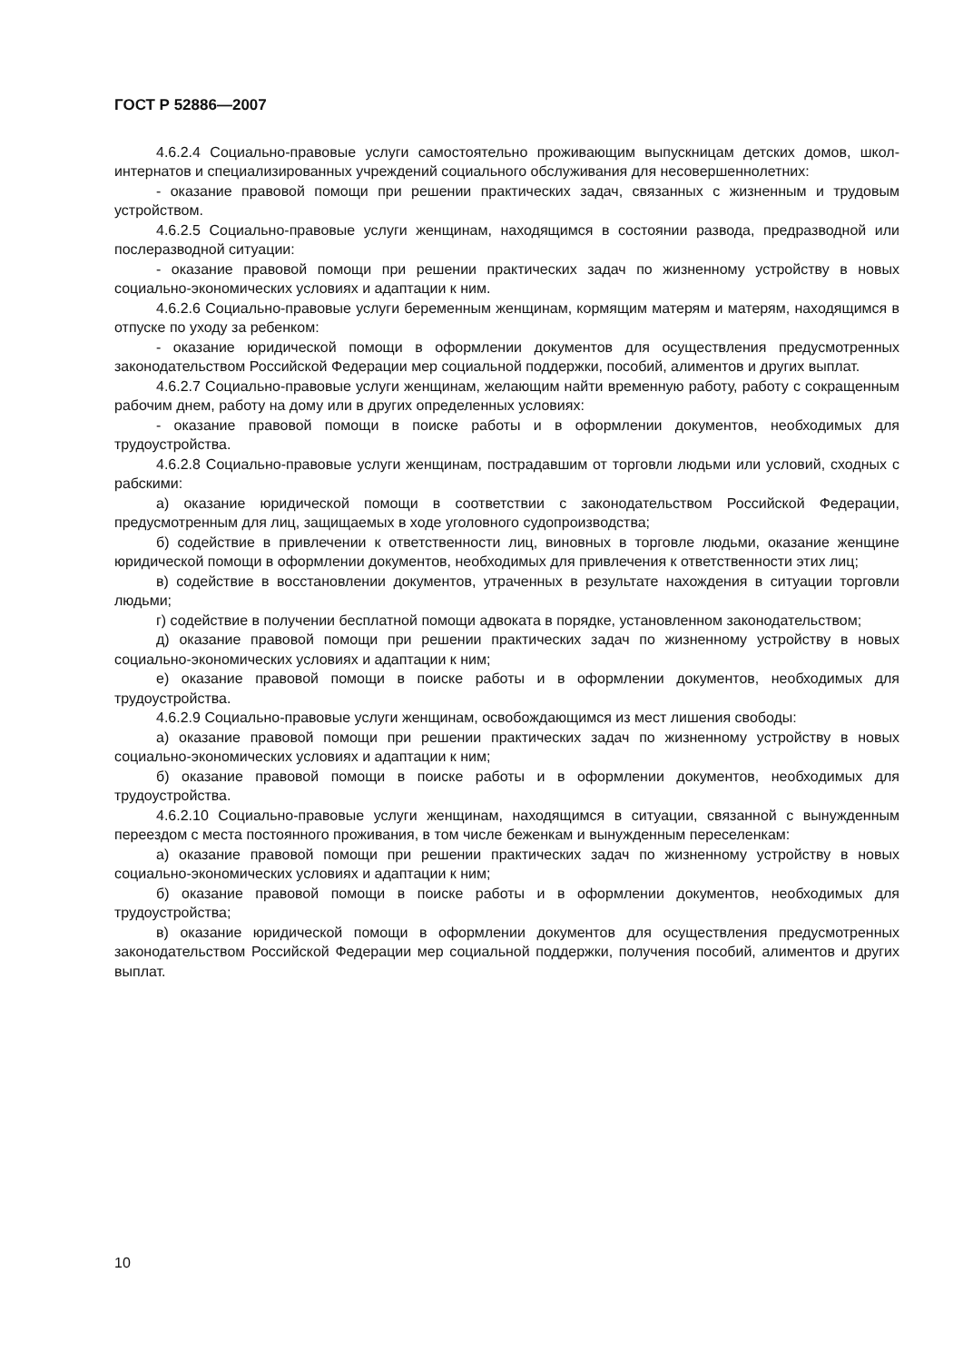ГОСТ Р 52886—2007
4.6.2.4 Социально-правовые услуги самостоятельно проживающим выпускницам детских домов, школ-интернатов и специализированных учреждений социального обслуживания для несовершеннолетних:
- оказание правовой помощи при решении практических задач, связанных с жизненным и трудовым устройством.
4.6.2.5 Социально-правовые услуги женщинам, находящимся в состоянии развода, предразводной или послеразводной ситуации:
- оказание правовой помощи при решении практических задач по жизненному устройству в новых социально-экономических условиях и адаптации к ним.
4.6.2.6 Социально-правовые услуги беременным женщинам, кормящим матерям и матерям, находящимся в отпуске по уходу за ребенком:
- оказание юридической помощи в оформлении документов для осуществления предусмотренных законодательством Российской Федерации мер социальной поддержки, пособий, алиментов и других выплат.
4.6.2.7 Социально-правовые услуги женщинам, желающим найти временную работу, работу с сокращенным рабочим днем, работу на дому или в других определенных условиях:
- оказание правовой помощи в поиске работы и в оформлении документов, необходимых для трудоустройства.
4.6.2.8 Социально-правовые услуги женщинам, пострадавшим от торговли людьми или условий, сходных с рабскими:
а) оказание юридической помощи в соответствии с законодательством Российской Федерации, предусмотренным для лиц, защищаемых в ходе уголовного судопроизводства;
б) содействие в привлечении к ответственности лиц, виновных в торговле людьми, оказание женщине юридической помощи в оформлении документов, необходимых для привлечения к ответственности этих лиц;
в) содействие в восстановлении документов, утраченных в результате нахождения в ситуации торговли людьми;
г) содействие в получении бесплатной помощи адвоката в порядке, установленном законодательством;
д) оказание правовой помощи при решении практических задач по жизненному устройству в новых социально-экономических условиях и адаптации к ним;
е) оказание правовой помощи в поиске работы и в оформлении документов, необходимых для трудоустройства.
4.6.2.9 Социально-правовые услуги женщинам, освобождающимся из мест лишения свободы:
а) оказание правовой помощи при решении практических задач по жизненному устройству в новых социально-экономических условиях и адаптации к ним;
б) оказание правовой помощи в поиске работы и в оформлении документов, необходимых для трудоустройства.
4.6.2.10 Социально-правовые услуги женщинам, находящимся в ситуации, связанной с вынужденным переездом с места постоянного проживания, в том числе беженкам и вынужденным переселенкам:
а) оказание правовой помощи при решении практических задач по жизненному устройству в новых социально-экономических условиях и адаптации к ним;
б) оказание правовой помощи в поиске работы и в оформлении документов, необходимых для трудоустройства;
в) оказание юридической помощи в оформлении документов для осуществления предусмотренных законодательством Российской Федерации мер социальной поддержки, получения пособий, алиментов и других выплат.
10